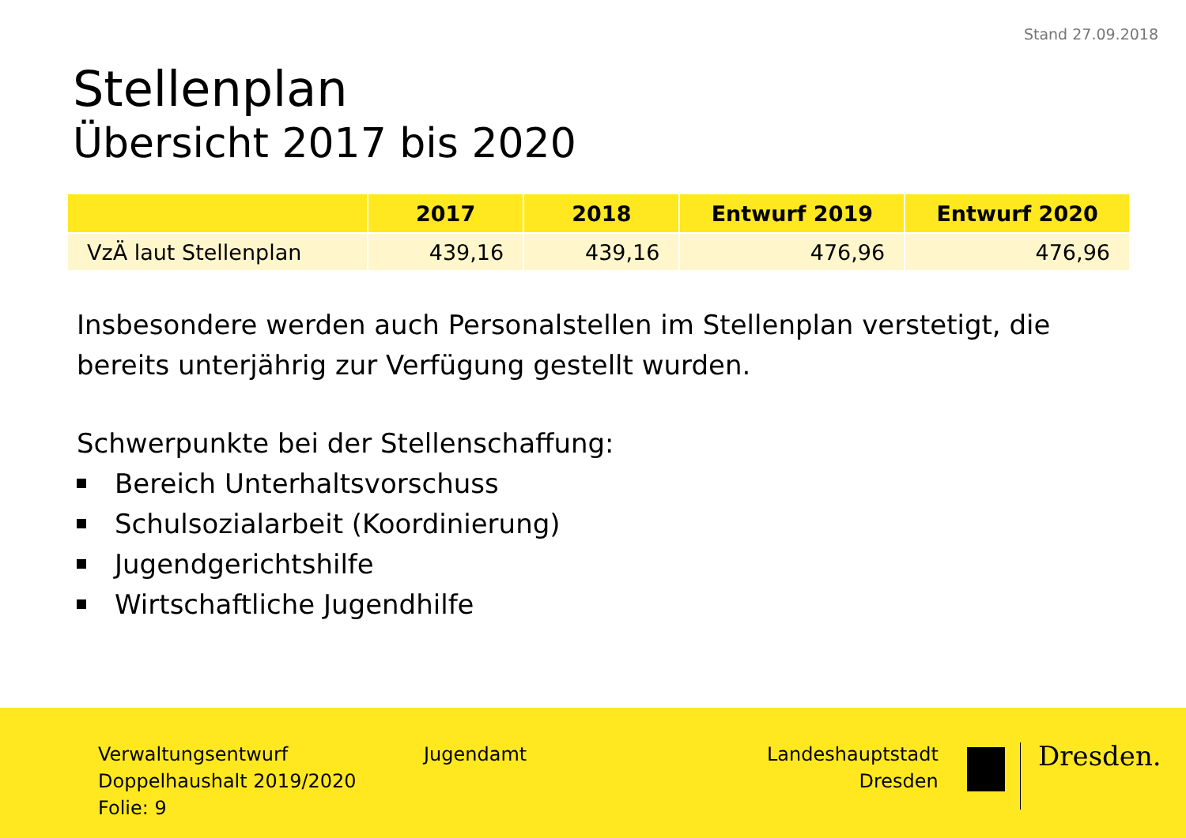Stand 27.09.2018
Stellenplan
Übersicht 2017 bis 2020
| | 2017 | 2018 | Entwurf 2019 | Entwurf 2020 |
| --- | --- | --- | --- | --- |
| VzÄ laut Stellenplan | 439,16 | 439,16 | 476,96 | 476,96 |
Insbesondere werden auch Personalstellen im Stellenplan verstetigt, die bereits unterjährig zur Verfügung gestellt wurden.
Schwerpunkte bei der Stellenschaffung:
Bereich Unterhaltsvorschuss
Schulsozialarbeit (Koordinierung)
Jugendgerichtshilfe
Wirtschaftliche Jugendhilfe
Verwaltungsentwurf
Doppelhaushalt 2019/2020
Folie: 9
Jugendamt
Landeshauptstadt
Dresden
Dresden.